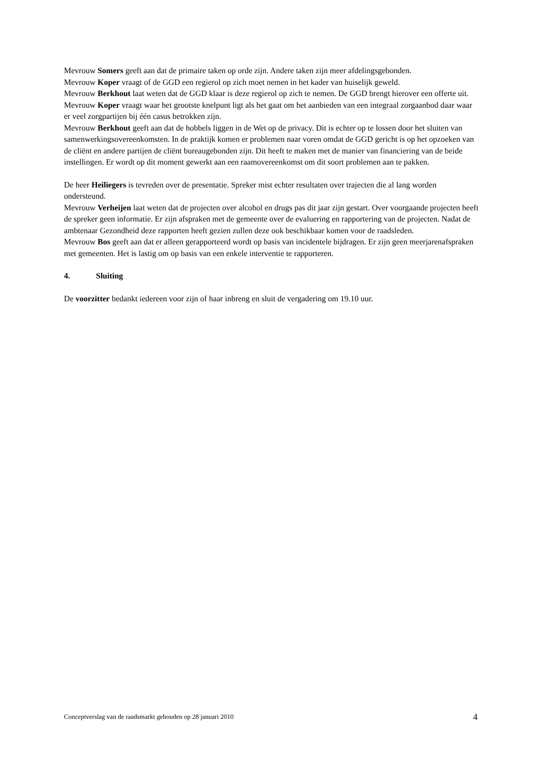Mevrouw Somers geeft aan dat de primaire taken op orde zijn. Andere taken zijn meer afdelingsgebonden.
Mevrouw Koper vraagt of de GGD een regierol op zich moet nemen in het kader van huiselijk geweld.
Mevrouw Berkhout laat weten dat de GGD klaar is deze regierol op zich te nemen. De GGD brengt hierover een offerte uit.
Mevrouw Koper vraagt waar het grootste knelpunt ligt als het gaat om het aanbieden van een integraal zorgaanbod daar waar er veel zorgpartijen bij één casus betrokken zijn.
Mevrouw Berkhout geeft aan dat de hobbels liggen in de Wet op de privacy. Dit is echter op te lossen door het sluiten van samenwerkingsovereenkomsten. In de praktijk komen er problemen naar voren omdat de GGD gericht is op het opzoeken van de cliënt en andere partijen de cliënt bureaugebonden zijn. Dit heeft te maken met de manier van financiering van de beide instellingen. Er wordt op dit moment gewerkt aan een raamovereenkomst om dit soort problemen aan te pakken.
De heer Heiliegers is tevreden over de presentatie. Spreker mist echter resultaten over trajecten die al lang worden ondersteund.
Mevrouw Verheijen laat weten dat de projecten over alcohol en drugs pas dit jaar zijn gestart. Over voorgaande projecten heeft de spreker geen informatie. Er zijn afspraken met de gemeente over de evaluering en rapportering van de projecten. Nadat de ambtenaar Gezondheid deze rapporten heeft gezien zullen deze ook beschikbaar komen voor de raadsleden.
Mevrouw Bos geeft aan dat er alleen gerapporteerd wordt op basis van incidentele bijdragen. Er zijn geen meerjarenafspraken met gemeenten. Het is lastig om op basis van een enkele interventie te rapporteren.
4. Sluiting
De voorzitter bedankt iedereen voor zijn of haar inbreng en sluit de vergadering om 19.10 uur.
Conceptverslag van de raadsmarkt gehouden op 28 januari 2010 4